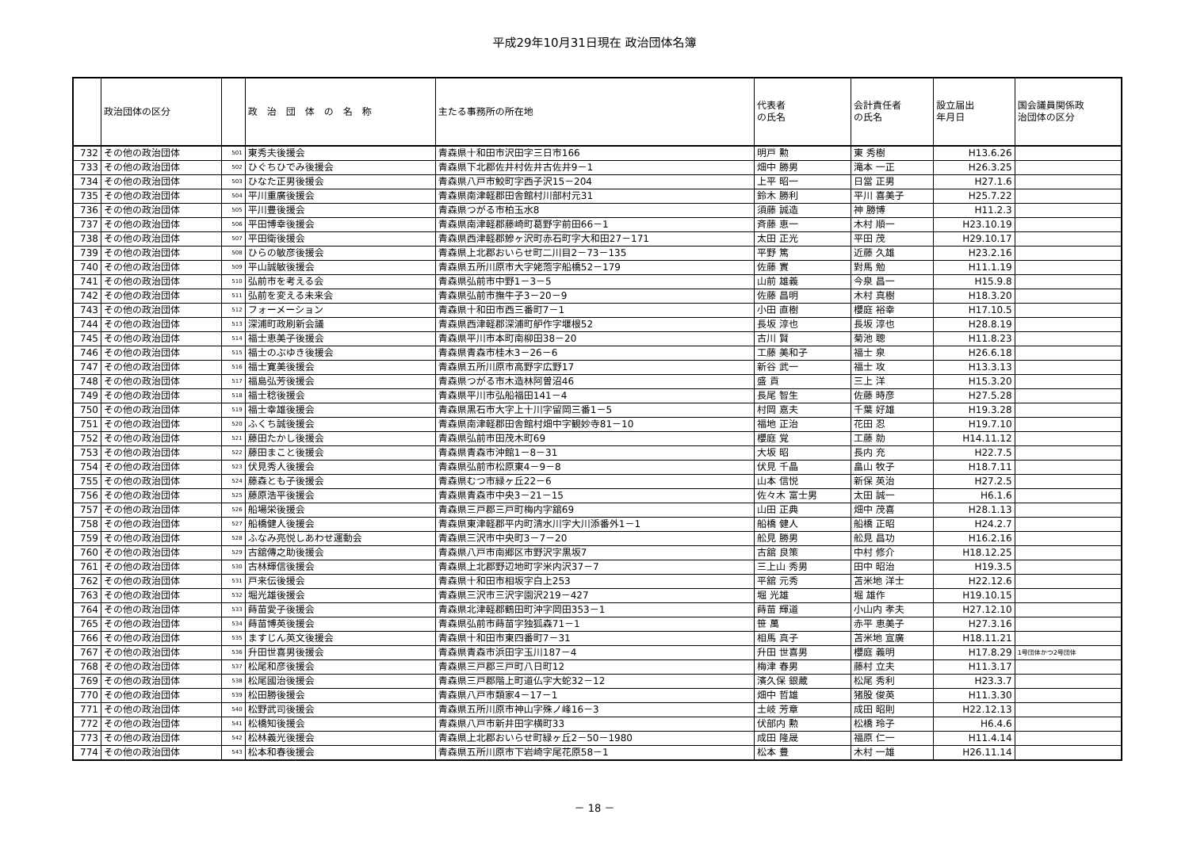平成29年10月31日現在 政治団体名簿
| | 政治団体の区分 | | 政 治 団 体 の 名 称 | 主たる事務所の所在地 | 代表者 の氏名 | 会計責任者 の氏名 | 設立届出 年月日 | 国会議員関係政 治団体の区分 |
| --- | --- | --- | --- | --- | --- | --- | --- | --- |
| 732 | その他の政治団体 | 501 | 東秀夫後援会 | 青森県十和田市沢田字三日市166 | 明戸 勲 | 東 秀樹 | H13.6.26 | |
| 733 | その他の政治団体 | 502 | ひぐちひでみ後援会 | 青森県下北郡佐井村佐井古佐井9－1 | 畑中 勝男 | 滝本 一正 | H26.3.25 | |
| 734 | その他の政治団体 | 503 | ひなた正男後援会 | 青森県八戸市鮫町字西子沢15－204 | 上平 昭一 | 日當 正男 | H27.1.6 | |
| 735 | その他の政治団体 | 504 | 平川重廣後援会 | 青森県南津軽郡田舎館村川部村元31 | 鈴木 勝利 | 平川 喜美子 | H25.7.22 | |
| 736 | その他の政治団体 | 505 | 平川豊後援会 | 青森県つがる市柏玉水8 | 須藤 誠造 | 神 勝博 | H11.2.3 | |
| 737 | その他の政治団体 | 506 | 平田博幸後援会 | 青森県南津軽郡藤崎町葛野字前田66－1 | 斉藤 恵一 | 木村 順一 | H23.10.19 | |
| 738 | その他の政治団体 | 507 | 平田衛後援会 | 青森県西津軽郡鰺ヶ沢町赤石町字大和田27－171 | 太田 正光 | 平田 茂 | H29.10.17 | |
| 739 | その他の政治団体 | 508 | ひらの敏彦後援会 | 青森県上北郡おいらせ町二川目2－73－135 | 平野 篤 | 近藤 久雄 | H23.2.16 | |
| 740 | その他の政治団体 | 509 | 平山誠敏後援会 | 青森県五所川原市大字姥萢字船橋52－179 | 佐藤 實 | 對馬 勉 | H11.1.19 | |
| 741 | その他の政治団体 | 510 | 弘前市を考える会 | 青森県弘前市中野1－3－5 | 山前 雄義 | 今泉 昌一 | H15.9.8 | |
| 742 | その他の政治団体 | 511 | 弘前を変える未来会 | 青森県弘前市撫牛子3－20－9 | 佐藤 昌明 | 木村 真樹 | H18.3.20 | |
| 743 | その他の政治団体 | 512 | フォーメーション | 青森県十和田市西三番町7－1 | 小田 直樹 | 櫻庭 裕幸 | H17.10.5 | |
| 744 | その他の政治団体 | 513 | 深浦町政刷新会議 | 青森県西津軽郡深浦町舮作字堰根52 | 長坂 淳也 | 長坂 淳也 | H28.8.19 | |
| 745 | その他の政治団体 | 514 | 福士恵美子後援会 | 青森県平川市本町南柳田38－20 | 古川 賢 | 菊池 聰 | H11.8.23 | |
| 746 | その他の政治団体 | 515 | 福士のぶゆき後援会 | 青森県青森市桂木3－26－6 | 工藤 美和子 | 福士 泉 | H26.6.18 | |
| 747 | その他の政治団体 | 516 | 福士寛美後援会 | 青森県五所川原市高野字広野17 | 新谷 武一 | 福士 攻 | H13.3.13 | |
| 748 | その他の政治団体 | 517 | 福島弘芳後援会 | 青森県つがる市木造林阿曽沼46 | 盛 貢 | 三上 洋 | H15.3.20 | |
| 749 | その他の政治団体 | 518 | 福士稔後援会 | 青森県平川市弘船福田141－4 | 長尾 智生 | 佐藤 時彦 | H27.5.28 | |
| 750 | その他の政治団体 | 519 | 福士幸雄後援会 | 青森県黒石市大字上十川字留岡三番1－5 | 村岡 嘉夫 | 千葉 好雄 | H19.3.28 | |
| 751 | その他の政治団体 | 520 | ふくち誠後援会 | 青森県南津軽郡田舎館村畑中字観妙寺81－10 | 福地 正治 | 花田 忍 | H19.7.10 | |
| 752 | その他の政治団体 | 521 | 藤田たかし後援会 | 青森県弘前市田茂木町69 | 櫻庭 覚 | 工藤 勍 | H14.11.12 | |
| 753 | その他の政治団体 | 522 | 藤田まこと後援会 | 青森県青森市沖館1－8－31 | 大坂 昭 | 長内 充 | H22.7.5 | |
| 754 | その他の政治団体 | 523 | 伏見秀人後援会 | 青森県弘前市松原東4－9－8 | 伏見 千晶 | 畠山 牧子 | H18.7.11 | |
| 755 | その他の政治団体 | 524 | 藤森とも子後援会 | 青森県むつ市緑ヶ丘22－6 | 山本 信悦 | 新保 英治 | H27.2.5 | |
| 756 | その他の政治団体 | 525 | 藤原浩平後援会 | 青森県青森市中央3－21－15 | 佐々木 富士男 | 太田 誠一 | H6.1.6 | |
| 757 | その他の政治団体 | 526 | 船場栄後援会 | 青森県三戸郡三戸町梅内字舘69 | 山田 正典 | 畑中 茂喜 | H28.1.13 | |
| 758 | その他の政治団体 | 527 | 船橋健人後援会 | 青森県東津軽郡平内町清水川字大川添番外1－1 | 船橋 健人 | 船橋 正昭 | H24.2.7 | |
| 759 | その他の政治団体 | 528 | ふなみ亮悦しあわせ運動会 | 青森県三沢市中央町3－7－20 | 舩見 勝男 | 舩見 昌功 | H16.2.16 | |
| 760 | その他の政治団体 | 529 | 古舘傳之助後援会 | 青森県八戸市南郷区市野沢字黒坂7 | 古舘 良策 | 中村 修介 | H18.12.25 | |
| 761 | その他の政治団体 | 530 | 古林輝信後援会 | 青森県上北郡野辺地町字米内沢37－7 | 三上山 秀男 | 田中 昭治 | H19.3.5 | |
| 762 | その他の政治団体 | 531 | 戸来伝後援会 | 青森県十和田市相坂字白上253 | 平舘 元秀 | 苫米地 洋士 | H22.12.6 | |
| 763 | その他の政治団体 | 532 | 堀光雄後援会 | 青森県三沢市三沢字園沢219－427 | 堀 光雄 | 堀 雄作 | H19.10.15 | |
| 764 | その他の政治団体 | 533 | 蒔苗愛子後援会 | 青森県北津軽郡鶴田町沖字岡田353－1 | 蒔苗 輝道 | 小山内 孝夫 | H27.12.10 | |
| 765 | その他の政治団体 | 534 | 蒔苗博英後援会 | 青森県弘前市蒔苗字独狐森71－1 | 笹 萬 | 赤平 恵美子 | H27.3.16 | |
| 766 | その他の政治団体 | 535 | ますじん英文後援会 | 青森県十和田市東四番町7－31 | 相馬 真子 | 苫米地 宣廣 | H18.11.21 | |
| 767 | その他の政治団体 | 536 | 升田世喜男後援会 | 青森県青森市浜田字玉川187－4 | 升田 世喜男 | 櫻庭 義明 | H17.8.29 | 1号団体かつ2号団体 |
| 768 | その他の政治団体 | 537 | 松尾和彦後援会 | 青森県三戸郡三戸町八日町12 | 梅津 春男 | 藤村 立夫 | H11.3.17 | |
| 769 | その他の政治団体 | 538 | 松尾國治後援会 | 青森県三戸郡階上町道仏字大蛇32－12 | 濱久保 銀蔵 | 松尾 秀利 | H23.3.7 | |
| 770 | その他の政治団体 | 539 | 松田勝後援会 | 青森県八戸市類家4－17－1 | 畑中 哲雄 | 猪股 俊英 | H11.3.30 | |
| 771 | その他の政治団体 | 540 | 松野武司後援会 | 青森県五所川原市神山字殊ノ峰16－3 | 土岐 芳章 | 成田 昭則 | H22.12.13 | |
| 772 | その他の政治団体 | 541 | 松橋知後援会 | 青森県八戸市新井田字横町33 | 伏部内 勲 | 松橋 玲子 | H6.4.6 | |
| 773 | その他の政治団体 | 542 | 松林義光後援会 | 青森県上北郡おいらせ町緑ヶ丘2－50－1980 | 成田 隆晟 | 福原 仁一 | H11.4.14 | |
| 774 | その他の政治団体 | 543 | 松本和春後援会 | 青森県五所川原市下岩崎字尾花原58－1 | 松本 豊 | 木村 一雄 | H26.11.14 | |
－ 18 －